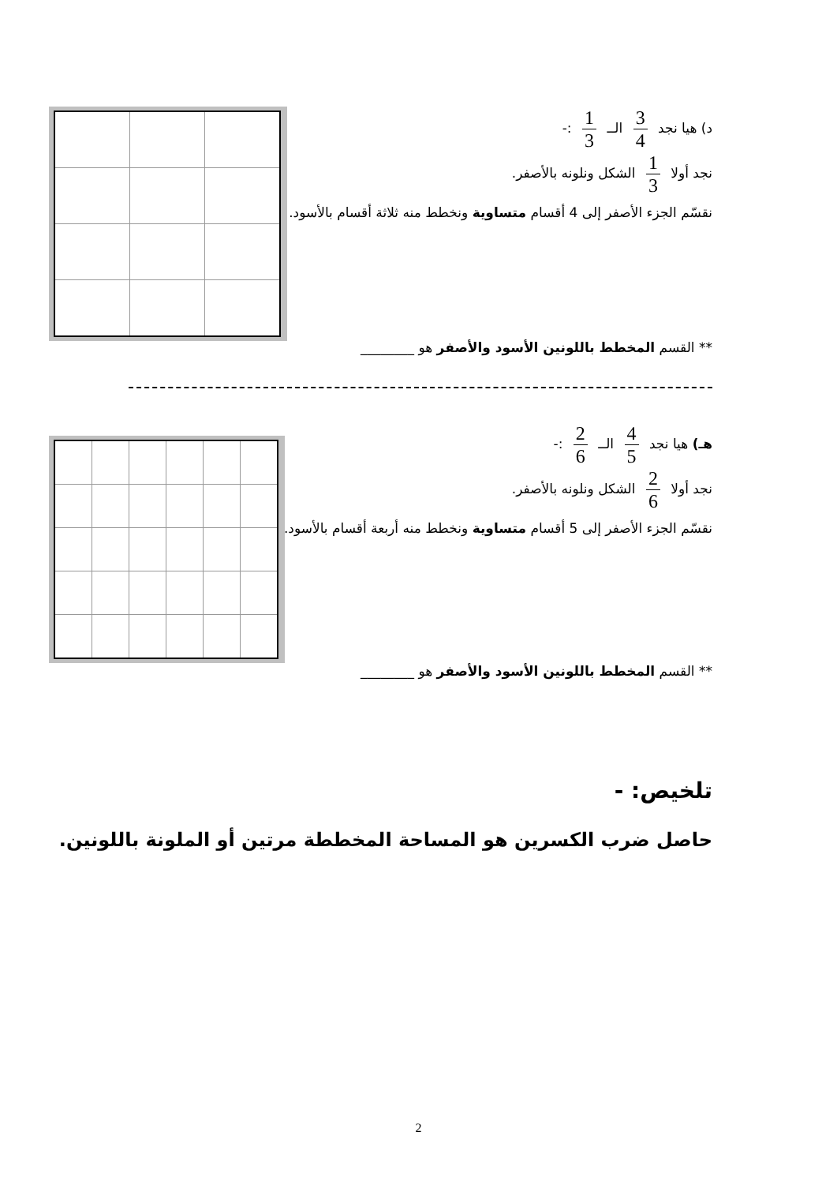د) هيا نجد 3 4 الــ 1 3 :-
نجد أولا 1 3 الشكل ونلونه بالأصفر.
نقسّم الجزء الأصفر إلى 4 أقسام متساوية ونخطط منه ثلاثة أقسام بالأسود.
** القسم المخطط باللونين الأسود والأصفر هو ________
هـ) هيا نجد 4 5 الــ 2 6 :-
نجد أولا 2 6 الشكل ونلونه بالأصفر.
نقسّم الجزء الأصفر إلى 5 أقسام متساوية ونخطط منه أربعة أقسام بالأسود.
** القسم المخطط باللونين الأسود والأصفر هو ________
تلخيص: -
حاصل ضرب الكسرين هو المساحة المخططة مرتين أو الملونة باللونين.
2